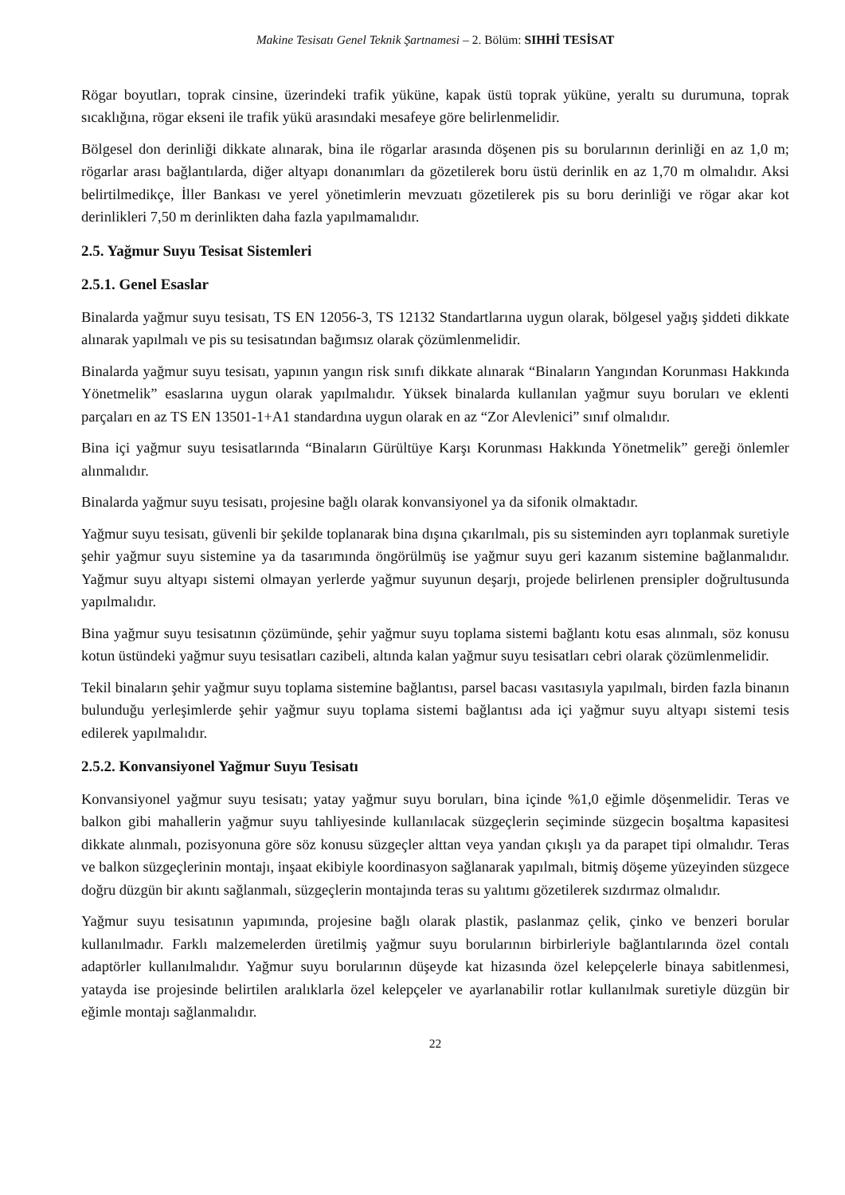Makine Tesisatı Genel Teknik Şartnamesi – 2. Bölüm: SIHHİ TESİSAT
Rögar boyutları, toprak cinsine, üzerindeki trafik yüküne, kapak üstü toprak yüküne, yeraltı su durumuna, toprak sıcaklığına, rögar ekseni ile trafik yükü arasındaki mesafeye göre belirlenmelidir.
Bölgesel don derinliği dikkate alınarak, bina ile rögarlar arasında döşenen pis su borularının derinliği en az 1,0 m; rögarlar arası bağlantılarda, diğer altyapı donanımları da gözetilerek boru üstü derinlik en az 1,70 m olmalıdır. Aksi belirtilmedikçe, İller Bankası ve yerel yönetimlerin mevzuatı gözetilerek pis su boru derinliği ve rögar akar kot derinlikleri 7,50 m derinlikten daha fazla yapılmamalıdır.
2.5. Yağmur Suyu Tesisat Sistemleri
2.5.1. Genel Esaslar
Binalarda yağmur suyu tesisatı, TS EN 12056-3, TS 12132 Standartlarına uygun olarak, bölgesel yağış şiddeti dikkate alınarak yapılmalı ve pis su tesisatından bağımsız olarak çözümlenmelidir.
Binalarda yağmur suyu tesisatı, yapının yangın risk sınıfı dikkate alınarak “Binaların Yangından Korunması Hakkında Yönetmelik” esaslarına uygun olarak yapılmalıdır. Yüksek binalarda kullanılan yağmur suyu boruları ve eklenti parçaları en az TS EN 13501-1+A1 standardına uygun olarak en az “Zor Alevlenici” sınıf olmalıdır.
Bina içi yağmur suyu tesisatlarında “Binaların Gürültüye Karşı Korunması Hakkında Yönetmelik” gereği önlemler alınmalıdır.
Binalarda yağmur suyu tesisatı, projesine bağlı olarak konvansiyonel ya da sifonik olmaktadır.
Yağmur suyu tesisatı, güvenli bir şekilde toplanarak bina dışına çıkarılmalı, pis su sisteminden ayrı toplanmak suretiyle şehir yağmur suyu sistemine ya da tasarımında öngörülmüş ise yağmur suyu geri kazanım sistemine bağlanmalıdır. Yağmur suyu altyapı sistemi olmayan yerlerde yağmur suyunun deşarjı, projede belirlenen prensipler doğrultusunda yapılmalıdır.
Bina yağmur suyu tesisatının çözümünde, şehir yağmur suyu toplama sistemi bağlantı kotu esas alınmalı, söz konusu kotun üstündeki yağmur suyu tesisatları cazibeli, altında kalan yağmur suyu tesisatları cebri olarak çözümlenmelidir.
Tekil binaların şehir yağmur suyu toplama sistemine bağlantısı, parsel bacası vasıtasıyla yapılmalı, birden fazla binanın bulunduğu yerleşimlerde şehir yağmur suyu toplama sistemi bağlantısı ada içi yağmur suyu altyapı sistemi tesis edilerek yapılmalıdır.
2.5.2. Konvansiyonel Yağmur Suyu Tesisatı
Konvansiyonel yağmur suyu tesisatı; yatay yağmur suyu boruları, bina içinde %1,0 eğimle döşenmelidir. Teras ve balkon gibi mahallerin yağmur suyu tahliyesinde kullanılacak süzgeçlerin seçiminde süzgecin boşaltma kapasitesi dikkate alınmalı, pozisyonuna göre söz konusu süzgeçler alttan veya yandan çıkışlı ya da parapet tipi olmalıdır. Teras ve balkon süzgeçlerinin montajı, inşaat ekibiyle koordinasyon sağlanarak yapılmalı, bitmiş döşeme yüzeyinden süzgece doğru düzgün bir akıntı sağlanmalı, süzgeçlerin montajında teras su yalıtımı gözetilerek sızdırmaz olmalıdır.
Yağmur suyu tesisatının yapımında, projesine bağlı olarak plastik, paslanmaz çelik, çinko ve benzeri borular kullanılmadır. Farklı malzemelerden üretilmiş yağmur suyu borularının birbirleriyle bağlantılarında özel contalı adaptörler kullanılmalıdır. Yağmur suyu borularının düşeyde kat hizasında özel kelepçelerle binaya sabitlenmesi, yatayda ise projesinde belirtilen aralıklarla özel kelepçeler ve ayarlanabilir rotlar kullanılmak suretiyle düzgün bir eğimle montajı sağlanmalıdır.
22